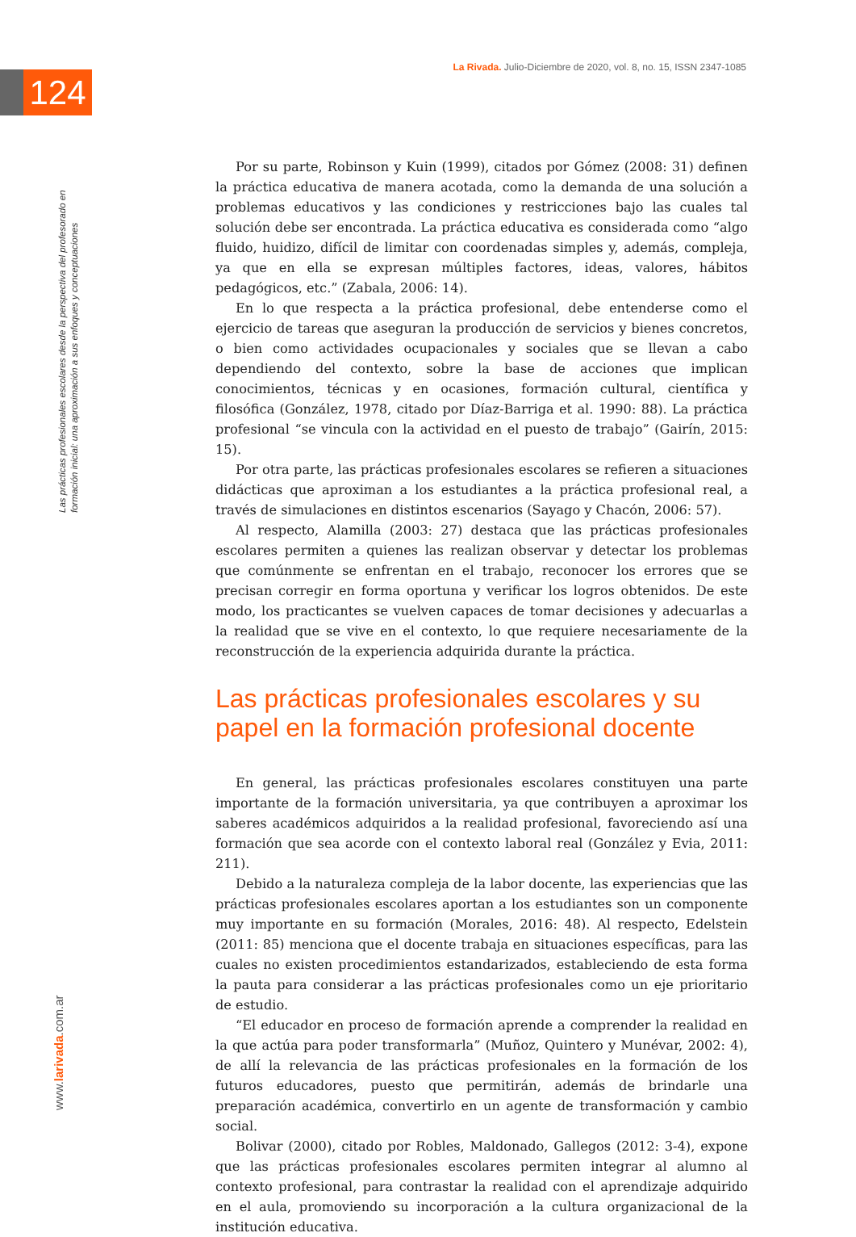124
La Rivada. Julio-Diciembre de 2020, vol. 8, no. 15, ISSN 2347-1085
Las prácticas profesionales escolares desde la perspectiva del profesorado en formación inicial: una aproximación a sus enfoques y conceptuaciones
www.larivada.com.ar
Por su parte, Robinson y Kuin (1999), citados por Gómez (2008: 31) definen la práctica educativa de manera acotada, como la demanda de una solución a problemas educativos y las condiciones y restricciones bajo las cuales tal solución debe ser encontrada. La práctica educativa es considerada como “algo fluido, huidizo, difícil de limitar con coordenadas simples y, además, compleja, ya que en ella se expresan múltiples factores, ideas, valores, hábitos pedagógicos, etc.” (Zabala, 2006: 14).
En lo que respecta a la práctica profesional, debe entenderse como el ejercicio de tareas que aseguran la producción de servicios y bienes concretos, o bien como actividades ocupacionales y sociales que se llevan a cabo dependiendo del contexto, sobre la base de acciones que implican conocimientos, técnicas y en ocasiones, formación cultural, científica y filosófica (González, 1978, citado por Díaz-Barriga et al. 1990: 88). La práctica profesional “se vincula con la actividad en el puesto de trabajo” (Gairín, 2015: 15).
Por otra parte, las prácticas profesionales escolares se refieren a situaciones didácticas que aproximan a los estudiantes a la práctica profesional real, a través de simulaciones en distintos escenarios (Sayago y Chacón, 2006: 57).
Al respecto, Alamilla (2003: 27) destaca que las prácticas profesionales escolares permiten a quienes las realizan observar y detectar los problemas que comúnmente se enfrentan en el trabajo, reconocer los errores que se precisan corregir en forma oportuna y verificar los logros obtenidos. De este modo, los practicantes se vuelven capaces de tomar decisiones y adecuarlas a la realidad que se vive en el contexto, lo que requiere necesariamente de la reconstrucción de la experiencia adquirida durante la práctica.
Las prácticas profesionales escolares y su papel en la formación profesional docente
En general, las prácticas profesionales escolares constituyen una parte importante de la formación universitaria, ya que contribuyen a aproximar los saberes académicos adquiridos a la realidad profesional, favoreciendo así una formación que sea acorde con el contexto laboral real (González y Evia, 2011: 211).
Debido a la naturaleza compleja de la labor docente, las experiencias que las prácticas profesionales escolares aportan a los estudiantes son un componente muy importante en su formación (Morales, 2016: 48). Al respecto, Edelstein (2011: 85) menciona que el docente trabaja en situaciones específicas, para las cuales no existen procedimientos estandarizados, estableciendo de esta forma la pauta para considerar a las prácticas profesionales como un eje prioritario de estudio.
“El educador en proceso de formación aprende a comprender la realidad en la que actúa para poder transformarla” (Muñoz, Quintero y Munévar, 2002: 4), de allí la relevancia de las prácticas profesionales en la formación de los futuros educadores, puesto que permitirán, además de brindarle una preparación académica, convertirlo en un agente de transformación y cambio social.
Bolivar (2000), citado por Robles, Maldonado, Gallegos (2012: 3-4), expone que las prácticas profesionales escolares permiten integrar al alumno al contexto profesional, para contrastar la realidad con el aprendizaje adquirido en el aula, promoviendo su incorporación a la cultura organizacional de la institución educativa.